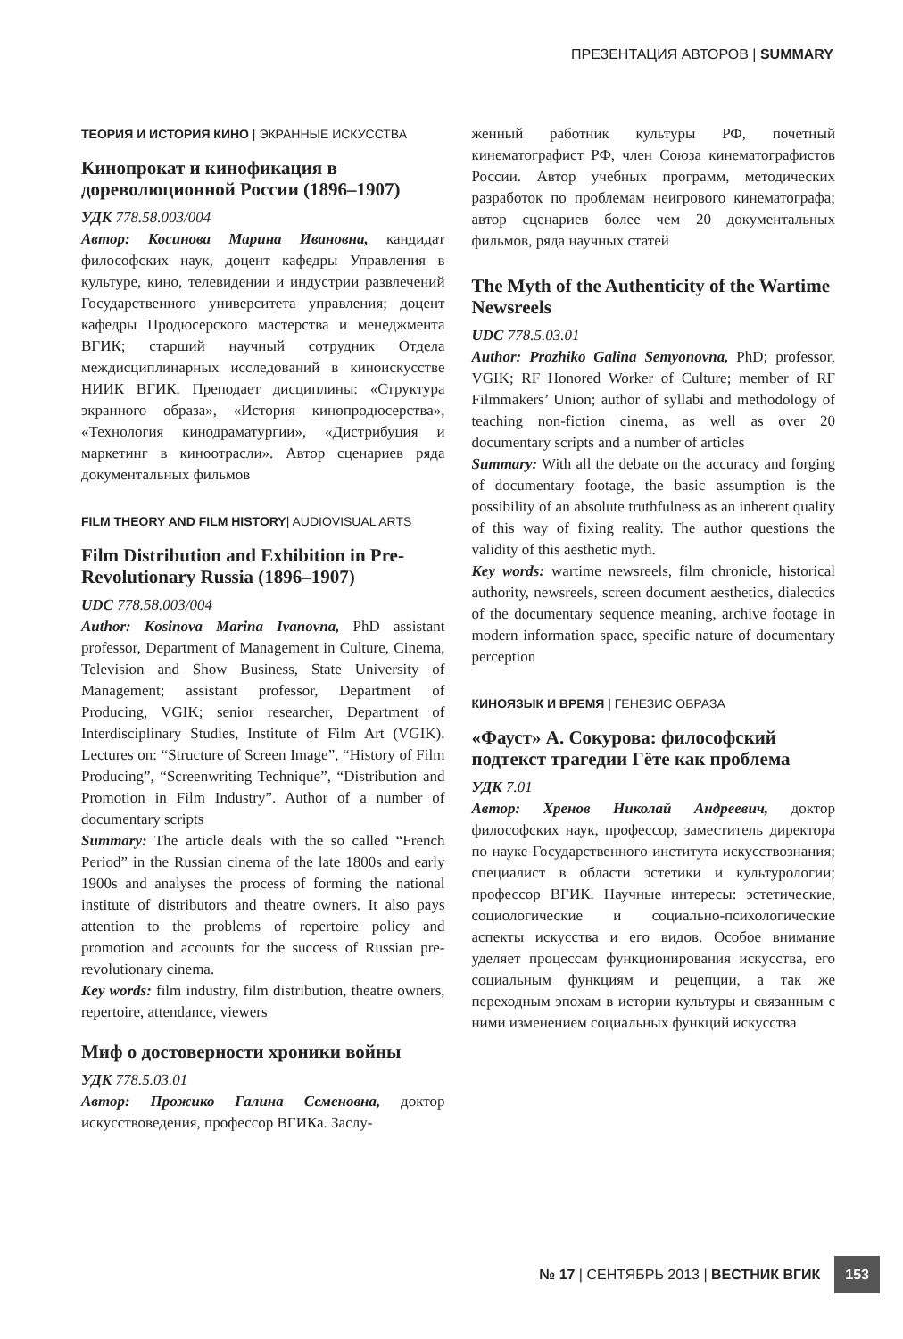ПРЕЗЕНТАЦИЯ АВТОРОВ | SUMMARY
ТЕОРИЯ И ИСТОРИЯ КИНО | ЭКРАННЫЕ ИСКУССТВА
Кинопрокат и кинофикация в дореволюционной России (1896–1907)
УДК 778.58.003/004
Автор: Косинова Марина Ивановна, кандидат философских наук, доцент кафедры Управления в культуре, кино, телевидении и индустрии развлечений Государственного университета управления; доцент кафедры Продюсерского мастерства и менеджмента ВГИК; старший научный сотрудник Отдела междисциплинарных исследований в киноискусстве НИИК ВГИК. Преподает дисциплины: «Структура экранного образа», «История кинопродюсерства», «Технология кинодраматургии», «Дистрибуция и маркетинг в киноотрасли». Автор сценариев ряда документальных фильмов
FILM THEORY AND FILM HISTORY| AUDIOVISUAL ARTS
Film Distribution and Exhibition in Pre-Revolutionary Russia (1896–1907)
UDC 778.58.003/004
Author: Kosinova Marina Ivanovna, PhD assistant professor, Department of Management in Culture, Cinema, Television and Show Business, State University of Management; assistant professor, Department of Producing, VGIK; senior researcher, Department of Interdisciplinary Studies, Institute of Film Art (VGIK). Lectures on: “Structure of Screen Image”, “History of Film Producing”, “Screenwriting Technique”, “Distribution and Promotion in Film Industry”. Author of a number of documentary scripts
Summary: The article deals with the so called “French Period” in the Russian cinema of the late 1800s and early 1900s and analyses the process of forming the national institute of distributors and theatre owners. It also pays attention to the problems of repertoire policy and promotion and accounts for the success of Russian pre-revolutionary cinema.
Key words: film industry, film distribution, theatre owners, repertoire, attendance, viewers
Миф о достоверности хроники войны
УДК 778.5.03.01
Автор: Прожико Галина Семеновна, доктор искусствоведения, профессор ВГИКа. Заслу-
женный работник культуры РФ, почетный кинематографист РФ, член Союза кинематографистов России. Автор учебных программ, методических разработок по проблемам неигрового кинематографа; автор сценариев более чем 20 документальных фильмов, ряда научных статей
The Myth of the Authenticity of the Wartime Newsreels
UDC 778.5.03.01
Author: Prozhiko Galina Semyonovna, PhD; professor, VGIK; RF Honored Worker of Culture; member of RF Filmmakers’ Union; author of syllabi and methodology of teaching non-fiction cinema, as well as over 20 documentary scripts and a number of articles
Summary: With all the debate on the accuracy and forging of documentary footage, the basic assumption is the possibility of an absolute truthfulness as an inherent quality of this way of fixing reality. The author questions the validity of this aesthetic myth.
Key words: wartime newsreels, film chronicle, historical authority, newsreels, screen document aesthetics, dialectics of the documentary sequence meaning, archive footage in modern information space, specific nature of documentary perception
КИНОЯЗЫК И ВРЕМЯ | ГЕНЕЗИС ОБРАЗА
«Фауст» А. Сокурова: философский подтекст трагедии Гёте как проблема
УДК 7.01
Автор: Хренов Николай Андреевич, доктор философских наук, профессор, заместитель директора по науке Государственного института искусствознания; специалист в области эстетики и культурологии; профессор ВГИК. Научные интересы: эстетические, социологические и социально-психологические аспекты искусства и его видов. Особое внимание уделяет процессам функционирования искусства, его социальным функциям и рецепции, а так же переходным эпохам в истории культуры и связанным с ними изменением социальных функций искусства
№ 17 | СЕНТЯБРЬ 2013 | ВЕСТНИК ВГИК 153